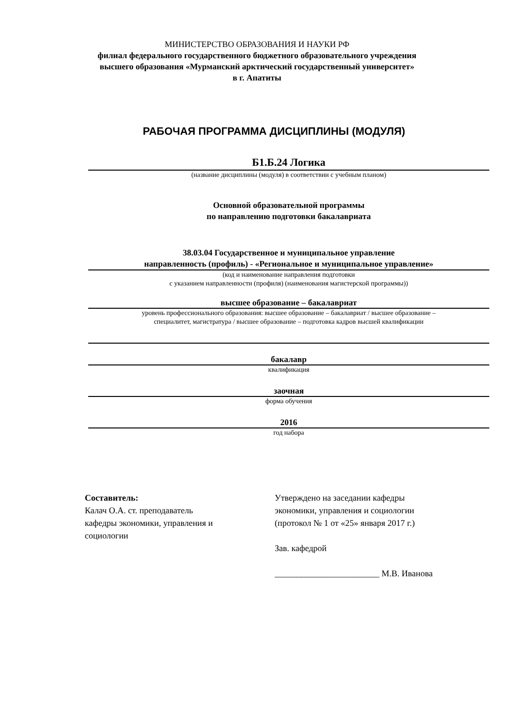МИНИСТЕРСТВО ОБРАЗОВАНИЯ И НАУКИ РФ
филиал федерального государственного бюджетного образовательного учреждения
высшего образования «Мурманский арктический государственный университет»
в г. Апатиты
РАБОЧАЯ ПРОГРАММА ДИСЦИПЛИНЫ (МОДУЛЯ)
Б1.Б.24 Логика
(название дисциплины (модуля) в соответствии с учебным планом)
Основной образовательной программы
по направлению подготовки бакалавриата
38.03.04 Государственное и муниципальное управление
направленность (профиль) - «Региональное и муниципальное управление»
(код и наименование направления подготовки
с указанием направленности (профиля) (наименования магистерской программы))
высшее образование – бакалавриат
уровень профессионального образования: высшее образование – бакалавриат / высшее образование –
специалитет, магистратура / высшее образование – подготовка кадров высшей квалификации
бакалавр
квалификация
заочная
форма обучения
2016
год набора
Составитель:
Калач О.А. ст. преподаватель
кафедры экономики, управления и
социологии
Утверждено на заседании кафедры
экономики, управления и социологии
(протокол № 1 от «25» января 2017 г.)
Зав. кафедрой
________________________ М.В. Иванова